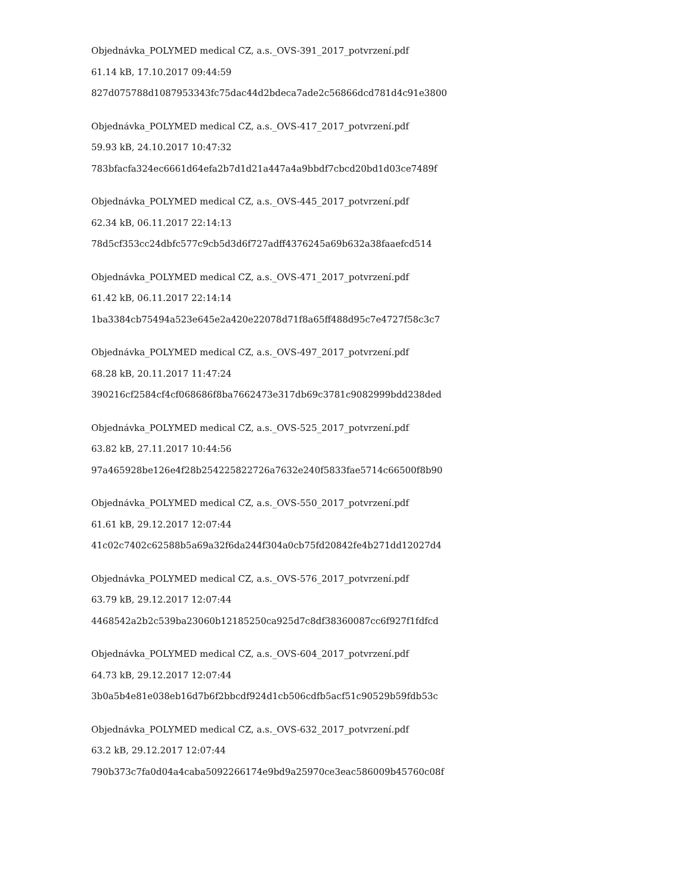Objednávka_POLYMED medical CZ, a.s._OVS-391_2017_potvrzení.pdf
61.14 kB, 17.10.2017 09:44:59
827d075788d1087953343fc75dac44d2bdeca7ade2c56866dcd781d4c91e3800
Objednávka_POLYMED medical CZ, a.s._OVS-417_2017_potvrzení.pdf
59.93 kB, 24.10.2017 10:47:32
783bfacfa324ec6661d64efa2b7d1d21a447a4a9bbdf7cbcd20bd1d03ce7489f
Objednávka_POLYMED medical CZ, a.s._OVS-445_2017_potvrzení.pdf
62.34 kB, 06.11.2017 22:14:13
78d5cf353cc24dbfc577c9cb5d3d6f727adff4376245a69b632a38faaefcd514
Objednávka_POLYMED medical CZ, a.s._OVS-471_2017_potvrzení.pdf
61.42 kB, 06.11.2017 22:14:14
1ba3384cb75494a523e645e2a420e22078d71f8a65ff488d95c7e4727f58c3c7
Objednávka_POLYMED medical CZ, a.s._OVS-497_2017_potvrzení.pdf
68.28 kB, 20.11.2017 11:47:24
390216cf2584cf4cf068686f8ba7662473e317db69c3781c9082999bdd238ded
Objednávka_POLYMED medical CZ, a.s._OVS-525_2017_potvrzení.pdf
63.82 kB, 27.11.2017 10:44:56
97a465928be126e4f28b254225822726a7632e240f5833fae5714c66500f8b90
Objednávka_POLYMED medical CZ, a.s._OVS-550_2017_potvrzení.pdf
61.61 kB, 29.12.2017 12:07:44
41c02c7402c62588b5a69a32f6da244f304a0cb75fd20842fe4b271dd12027d4
Objednávka_POLYMED medical CZ, a.s._OVS-576_2017_potvrzení.pdf
63.79 kB, 29.12.2017 12:07:44
4468542a2b2c539ba23060b12185250ca925d7c8df38360087cc6f927f1fdfcd
Objednávka_POLYMED medical CZ, a.s._OVS-604_2017_potvrzení.pdf
64.73 kB, 29.12.2017 12:07:44
3b0a5b4e81e038eb16d7b6f2bbcdf924d1cb506cdfb5acf51c90529b59fdb53c
Objednávka_POLYMED medical CZ, a.s._OVS-632_2017_potvrzení.pdf
63.2 kB, 29.12.2017 12:07:44
790b373c7fa0d04a4caba5092266174e9bd9a25970ce3eac586009b45760c08f